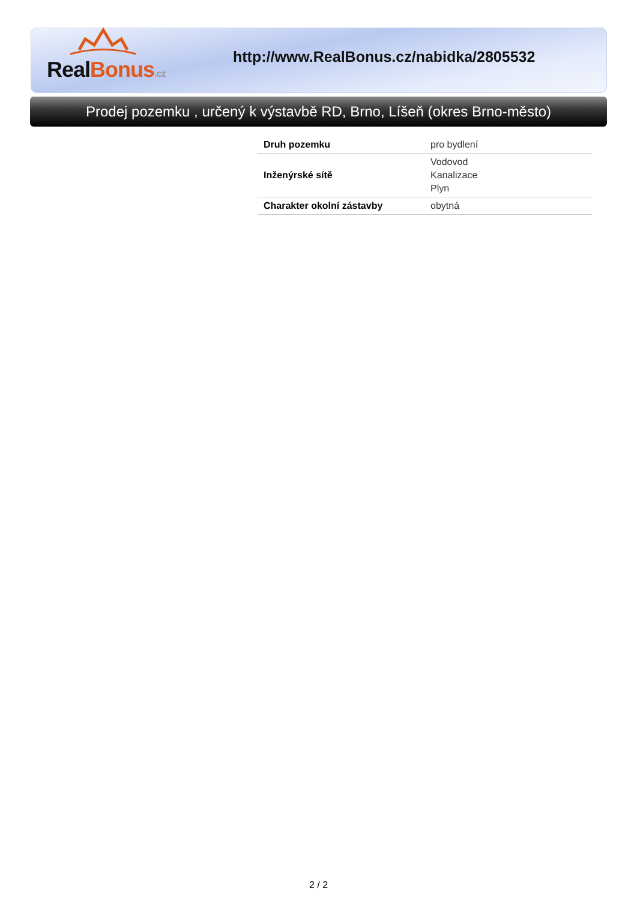Real Bonus.cz
http://www.RealBonus.cz/nabidka/2805532
Prodej pozemku , určený k výstavbě RD, Brno, Líšeň (okres Brno-město)
| Druh pozemku | pro bydlení |
| Inženýrské sítě | Vodovod Kanalizace Plyn |
| Charakter okolní zástavby | obytná |
2 / 2